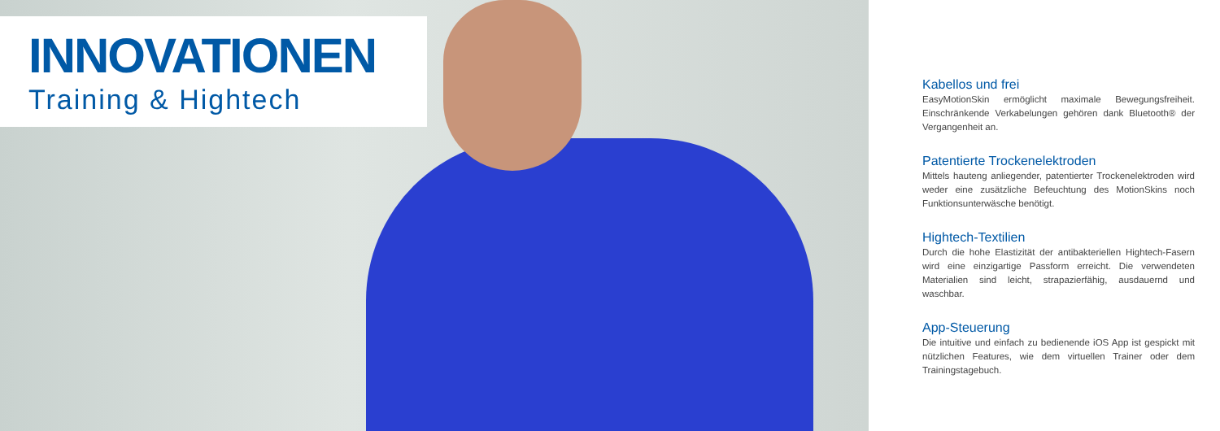INNOVATIONEN
Training & Hightech
Kabellos und frei
EasyMotionSkin ermöglicht maximale Bewegungsfreiheit. Einschränkende Verkabelungen gehören dank Bluetooth® der Vergangenheit an.
Patentierte Trockenelektroden
Mittels hauteng anliegender, patentierter Trockenelektroden wird weder eine zusätzliche Befeuchtung des MotionSkins noch Funktionsunterwäsche benötigt.
Hightech-Textilien
Durch die hohe Elastizität der antibakteriellen Hightech-Fasern wird eine einzigartige Passform erreicht. Die verwendeten Materialien sind leicht, strapazierfähig, ausdauernd und waschbar.
App-Steuerung
Die intuitive und einfach zu bedienende iOS App ist gespickt mit nützlichen Features, wie dem virtuellen Trainer oder dem Trainingstagebuch.